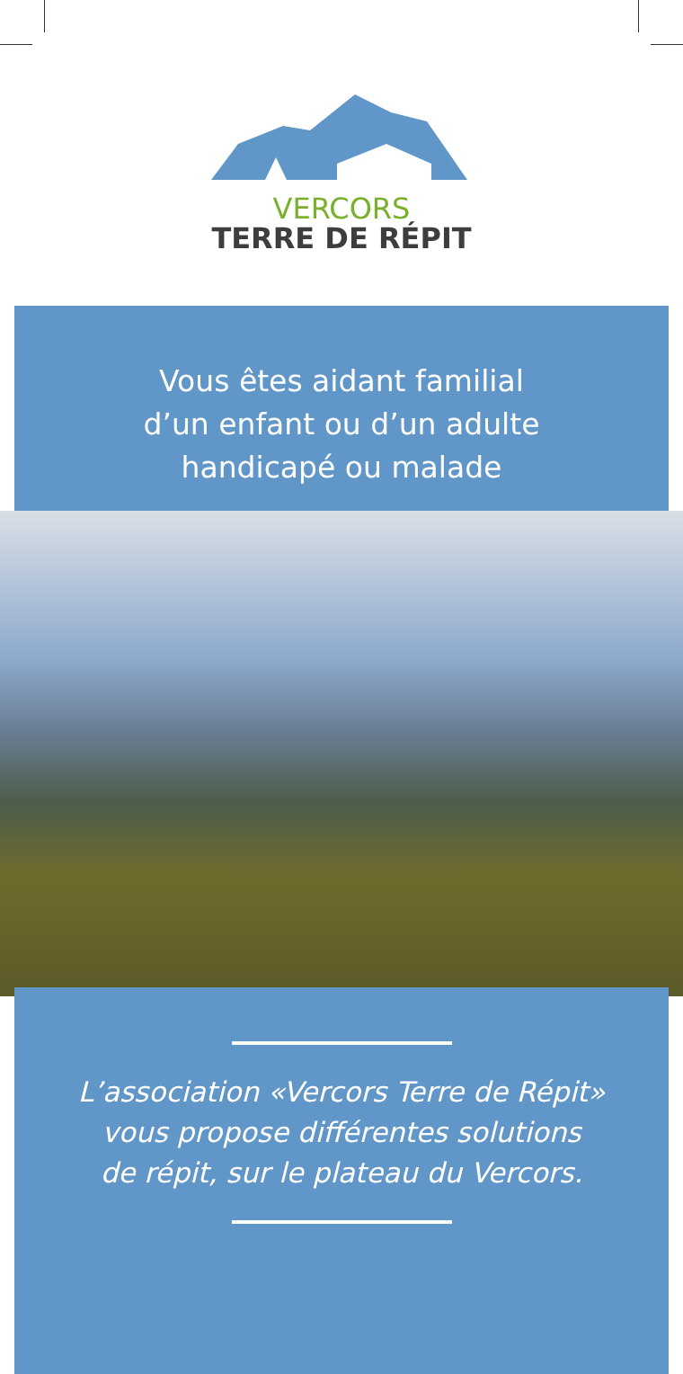VERCORS
TERRE DE RÉPIT
Vous êtes aidant familial
d’un enfant ou d’un adulte
handicapé ou malade
L’association «Vercors Terre de Répit»
vous propose différentes solutions
de répit, sur le plateau du Vercors.